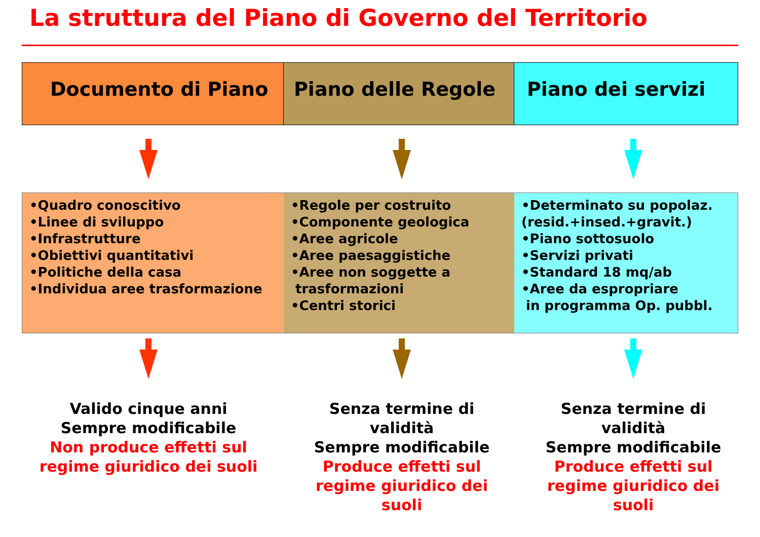La struttura del Piano di Governo del Territorio
Documento di Piano Piano delle Regole Piano dei servizi
•Quadro conoscitivo
•Linee di sviluppo
•Infrastrutture
•Obiettivi quantitativi
•Politiche della casa
•Individua aree trasformazione
•Regole per costruito
•Componente geologica
•Aree agricole
•Aree paesaggistiche
•Aree non soggette a
trasformazioni
•Centri storici
•Determinato su popolaz.
(resid.+insed.+gravit.)
•Piano sottosuolo
•Servizi privati
•Standard 18 mq/ab
•Aree da espropriare
in programma Op. pubbl.
Valido cinque anni
Sempre modificabile
Non produce effetti sul
regime giuridico dei suoli
Senza termine di
validità
Sempre modificabile
Produce effetti sul
regime giuridico dei
suoli
Senza termine di
validità
Sempre modificabile
Produce effetti sul
regime giuridico dei
suoli